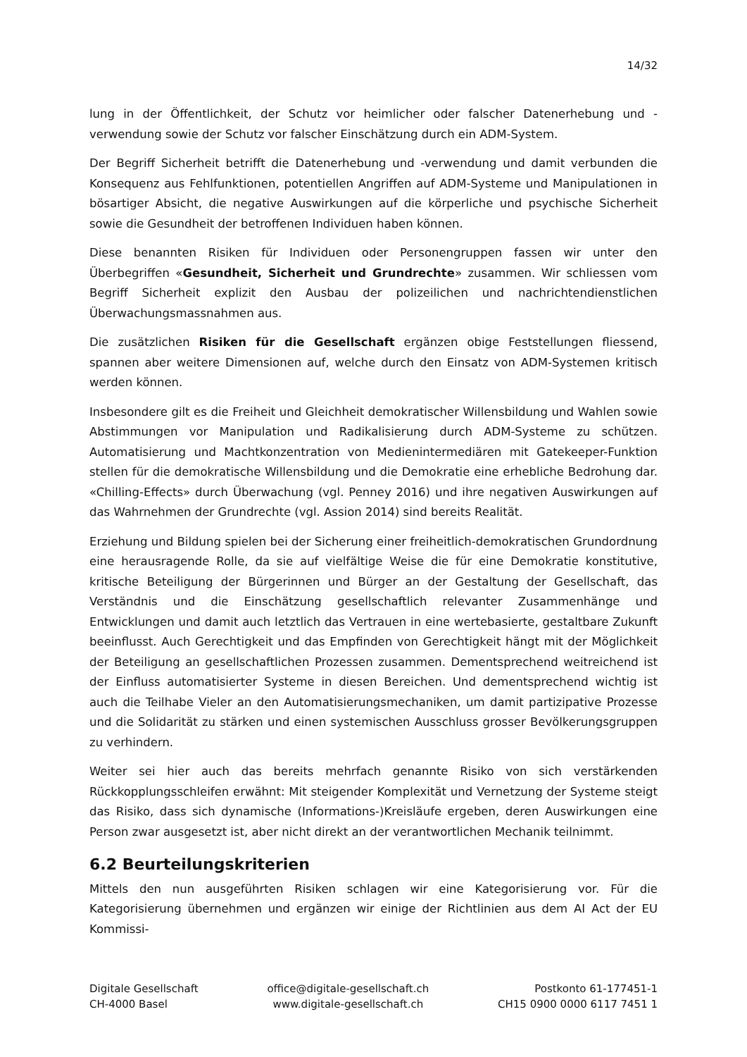14/32
lung in der Öffentlichkeit, der Schutz vor heimlicher oder falscher Datenerhebung und -verwendung sowie der Schutz vor falscher Einschätzung durch ein ADM-System.
Der Begriff Sicherheit betrifft die Datenerhebung und -verwendung und damit verbunden die Konsequenz aus Fehlfunktionen, potentiellen Angriffen auf ADM-Systeme und Manipulationen in bösartiger Absicht, die negative Auswirkungen auf die körperliche und psychische Sicherheit sowie die Gesundheit der betroffenen Individuen haben können.
Diese benannten Risiken für Individuen oder Personengruppen fassen wir unter den Überbegriffen «Gesundheit, Sicherheit und Grundrechte» zusammen. Wir schliessen vom Begriff Sicherheit explizit den Ausbau der polizeilichen und nachrichtendienstlichen Überwachungsmassnahmen aus.
Die zusätzlichen Risiken für die Gesellschaft ergänzen obige Feststellungen fliessend, spannen aber weitere Dimensionen auf, welche durch den Einsatz von ADM-Systemen kritisch werden können.
Insbesondere gilt es die Freiheit und Gleichheit demokratischer Willensbildung und Wahlen sowie Abstimmungen vor Manipulation und Radikalisierung durch ADM-Systeme zu schützen. Automatisierung und Machtkonzentration von Medienintermediären mit Gatekeeper-Funktion stellen für die demokratische Willensbildung und die Demokratie eine erhebliche Bedrohung dar. «Chilling-Effects» durch Überwachung (vgl. Penney 2016) und ihre negativen Auswirkungen auf das Wahrnehmen der Grundrechte (vgl. Assion 2014) sind bereits Realität.
Erziehung und Bildung spielen bei der Sicherung einer freiheitlich-demokratischen Grundordnung eine herausragende Rolle, da sie auf vielfältige Weise die für eine Demokratie konstitutive, kritische Beteiligung der Bürgerinnen und Bürger an der Gestaltung der Gesellschaft, das Verständnis und die Einschätzung gesellschaftlich relevanter Zusammenhänge und Entwicklungen und damit auch letztlich das Vertrauen in eine wertebasierte, gestaltbare Zukunft beeinflusst. Auch Gerechtigkeit und das Empfinden von Gerechtigkeit hängt mit der Möglichkeit der Beteiligung an gesellschaftlichen Prozessen zusammen. Dementsprechend weitreichend ist der Einfluss automatisierter Systeme in diesen Bereichen. Und dementsprechend wichtig ist auch die Teilhabe Vieler an den Automatisierungsmechaniken, um damit partizipative Prozesse und die Solidarität zu stärken und einen systemischen Ausschluss grosser Bevölkerungsgruppen zu verhindern.
Weiter sei hier auch das bereits mehrfach genannte Risiko von sich verstärkenden Rückkopplungsschleifen erwähnt: Mit steigender Komplexität und Vernetzung der Systeme steigt das Risiko, dass sich dynamische (Informations-)Kreisläufe ergeben, deren Auswirkungen eine Person zwar ausgesetzt ist, aber nicht direkt an der verantwortlichen Mechanik teilnimmt.
6.2 Beurteilungskriterien
Mittels den nun ausgeführten Risiken schlagen wir eine Kategorisierung vor. Für die Kategorisierung übernehmen und ergänzen wir einige der Richtlinien aus dem AI Act der EU Kommissi-
Digitale Gesellschaft
CH-4000 Basel
office@digitale-gesellschaft.ch
www.digitale-gesellschaft.ch
Postkonto 61-177451-1
CH15 0900 0000 6117 7451 1